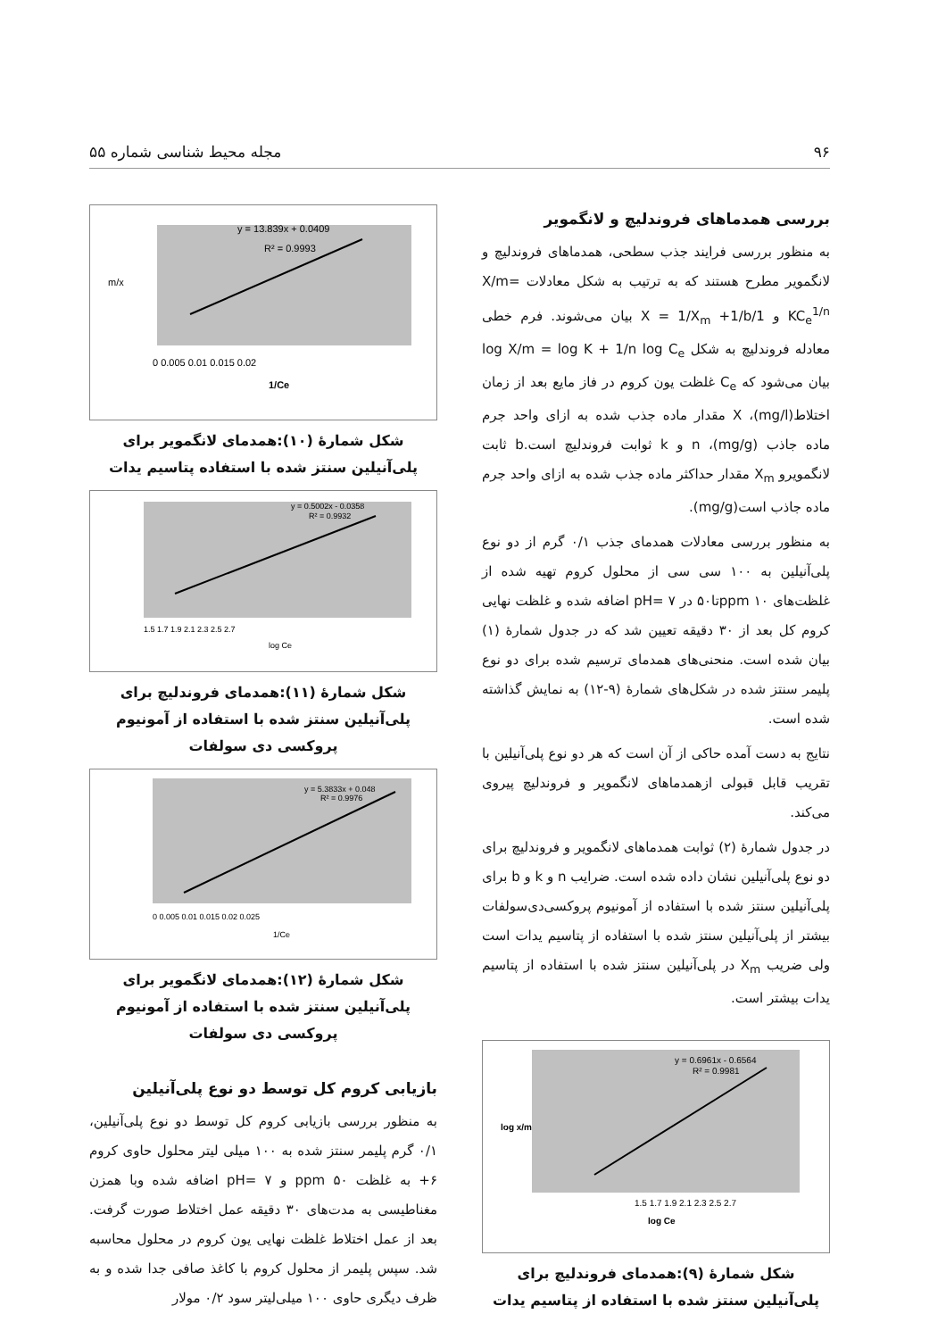۹۶ مجله محیط شناسی شماره ۵۵
بررسی همدماهای فروندلیچ و لانگمویر
به منظور بررسی فرایند جذب سطحی، همدماهای فروندلیچ و لانگمویر مطرح هستند که به ترتیب به شکل معادلات X/m= KC<sub>e</sub><sup>1/n</sup> و 1/X = 1/X<sub>m</sub> +1/b بیان می‌شوند. فرم خطی معادله فروندلیچ به شکل log X/m = log K + 1/n log C<sub>e</sub> بیان می‌شود که C<sub>e</sub> غلظت یون کروم در فاز مایع بعد از زمان اختلاط(mg/l)، X مقدار ماده جذب شده به ازای واحد جرم ماده جاذب (mg/g)، n و k ثوابت فروندلیچ است.b ثابت لانگمویرو X<sub>m</sub> مقدار حداکثر ماده جذب شده به ازای واحد جرم ماده جاذب است(mg/g).
به منظور بررسی معادلات همدمای جذب ۰/۱ گرم از دو نوع پلی‌آنیلین به ۱۰۰ سی سی از محلول کروم تهیه شده از غلظت‌های ppm ۱۰تا۵۰ در pH= ۷ اضافه شده و غلظت نهایی کروم کل بعد از ۳۰ دقیقه تعیین شد که در جدول شمارهٔ (۱) بیان شده است. منحنی‌های همدمای ترسیم شده برای دو نوع پلیمر سنتز شده در شکل‌های شمارهٔ (۹-۱۲) به نمایش گذاشته شده است.
نتایج به دست آمده حاکی از آن است که هر دو نوع پلی‌آنیلین با تقریب قابل قبولی ازهمدماهای لانگمویر و فروندلیچ پیروی می‌کند.
در جدول شمارهٔ (۲) ثوابت همدماهای لانگمویر و فروندلیچ برای دو نوع پلی‌آنیلین نشان داده شده است. ضرایب n و k و b برای پلی‌آنیلین سنتز شده با استفاده از آمونیوم پروکسی‌دی‌سولفات بیشتر از پلی‌آنیلین سنتز شده با استفاده از پتاسیم یدات است ولی ضریب X<sub>m</sub> در پلی‌آنیلین سنتز شده با استفاده از پتاسیم یدات بیشتر است.
y = 0.6961x - 0.6564
R² = 0.9981
1.5 1.7 1.9 2.1 2.3 2.5 2.7
log Ce
log x/m
شکل شمارهٔ (۹):همدمای فروندلیچ برای پلی‌آنیلین سنتز شده با استفاده از پتاسیم یدات
y = 13.839x + 0.0409
R² = 0.9993
0 0.005 0.01 0.015 0.02
1/Ce
m/x
شکل شمارهٔ (۱۰):همدمای لانگمویر برای پلی‌آنیلین سنتز شده با استفاده پتاسیم یدات
y = 0.5002x - 0.0358
R² = 0.9932
1.5 1.7 1.9 2.1 2.3 2.5 2.7
log Ce
شکل شمارهٔ (۱۱):همدمای فروندلیچ برای پلی‌آنیلین سنتز شده با استفاده از آمونیوم پروکسی دی سولفات
y = 5.3833x + 0.048
R² = 0.9976
0 0.005 0.01 0.015 0.02 0.025
1/Ce
شکل شمارهٔ (۱۲):همدمای لانگمویر برای پلی‌آنیلین سنتز شده با استفاده از آمونیوم پروکسی دی سولفات
بازیابی کروم کل توسط دو نوع پلی‌آنیلین
به منظور بررسی بازیابی کروم کل توسط دو نوع پلی‌آنیلین، ۰/۱ گرم پلیمر سنتز شده به ۱۰۰ میلی لیتر محلول حاوی کروم ۶+ به غلظت ۵۰ ppm و ۷ =pH اضافه شده وبا همزن مغناطیسی به مدت‌های ۳۰ دقیقه عمل اختلاط صورت گرفت. بعد از عمل اختلاط غلظت نهایی یون کروم در محلول محاسبه شد. سپس پلیمر از محلول کروم با کاغذ صافی جدا شده و به ظرف دیگری حاوی ۱۰۰ میلی‌لیتر سود ۰/۲ مولار